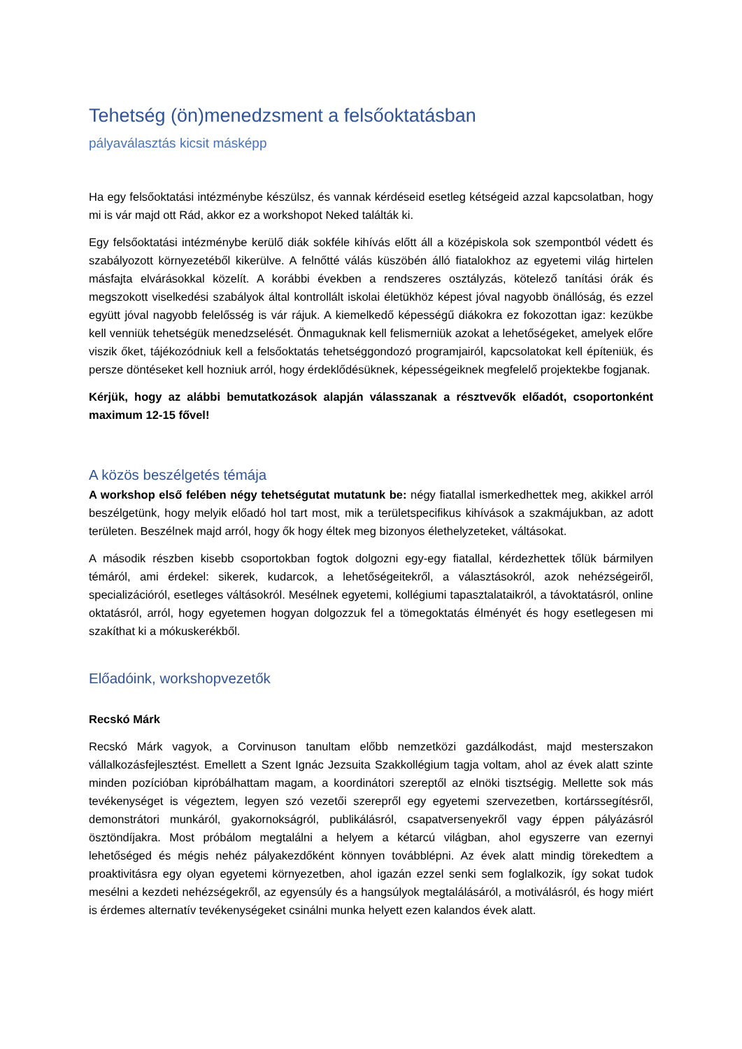Tehetség (ön)menedzsment a felsőoktatásban
pályaválasztás kicsit másképp
Ha egy felsőoktatási intézménybe készülsz, és vannak kérdéseid esetleg kétségeid azzal kapcsolatban, hogy mi is vár majd ott Rád, akkor ez a workshopot Neked találták ki.
Egy felsőoktatási intézménybe kerülő diák sokféle kihívás előtt áll a középiskola sok szempontból védett és szabályozott környezetéből kikerülve. A felnőtté válás küszöbén álló fiatalokhoz az egyetemi világ hirtelen másfajta elvárásokkal közelít. A korábbi években a rendszeres osztályzás, kötelező tanítási órák és megszokott viselkedési szabályok által kontrollált iskolai életükhöz képest jóval nagyobb önállóság, és ezzel együtt jóval nagyobb felelősség is vár rájuk. A kiemelkedő képességű diákokra ez fokozottan igaz: kezükbe kell venniük tehetségük menedzselését. Önmaguknak kell felismerniük azokat a lehetőségeket, amelyek előre viszik őket, tájékozódniuk kell a felsőoktatás tehetséggondozó programjairól, kapcsolatokat kell építeniük, és persze döntéseket kell hozniuk arról, hogy érdeklődésüknek, képességeiknek megfelelő projektekbe fogjanak.
Kérjük, hogy az alábbi bemutatkozások alapján válasszanak a résztvevők előadót, csoportonként maximum 12-15 fővel!
A közös beszélgetés témája
A workshop első felében négy tehetségutat mutatunk be: négy fiatallal ismerkedhettek meg, akikkel arról beszélgetünk, hogy melyik előadó hol tart most, mik a területspecifikus kihívások a szakmájukban, az adott területen. Beszélnek majd arról, hogy ők hogy éltek meg bizonyos élethelyzeteket, váltásokat.
A második részben kisebb csoportokban fogtok dolgozni egy-egy fiatallal, kérdezhettek tőlük bármilyen témáról, ami érdekel: sikerek, kudarcok, a lehetőségeitekről, a választásokról, azok nehézségeiről, specializációról, esetleges váltásokról. Mesélnek egyetemi, kollégiumi tapasztalataikról, a távoktatásról, online oktatásról, arról, hogy egyetemen hogyan dolgozzuk fel a tömegoktatás élményét és hogy esetlegesen mi szakíthat ki a mókuskerékből.
Előadóink, workshopvezetők
Recskó Márk
Recskó Márk vagyok, a Corvinuson tanultam előbb nemzetközi gazdálkodást, majd mesterszakon vállalkozásfejlesztést. Emellett a Szent Ignác Jezsuita Szakkollégium tagja voltam, ahol az évek alatt szinte minden pozícióban kipróbálhattam magam, a koordinátori szereptől az elnöki tisztségig. Mellette sok más tevékenységet is végeztem, legyen szó vezetői szerepről egy egyetemi szervezetben, kortárssegítésről, demonstrátori munkáról, gyakornokságról, publikálásról, csapatversenyekről vagy éppen pályázásról ösztöndíjakra. Most próbálom megtalálni a helyem a kétarcú világban, ahol egyszerre van ezernyi lehetőséged és mégis nehéz pályakezdőként könnyen továbblépni. Az évek alatt mindig törekedtem a proaktivitásra egy olyan egyetemi környezetben, ahol igazán ezzel senki sem foglalkozik, így sokat tudok mesélni a kezdeti nehézségekről, az egyensúly és a hangsúlyok megtalálásáról, a motiválásról, és hogy miért is érdemes alternatív tevékenységeket csinálni munka helyett ezen kalandos évek alatt.